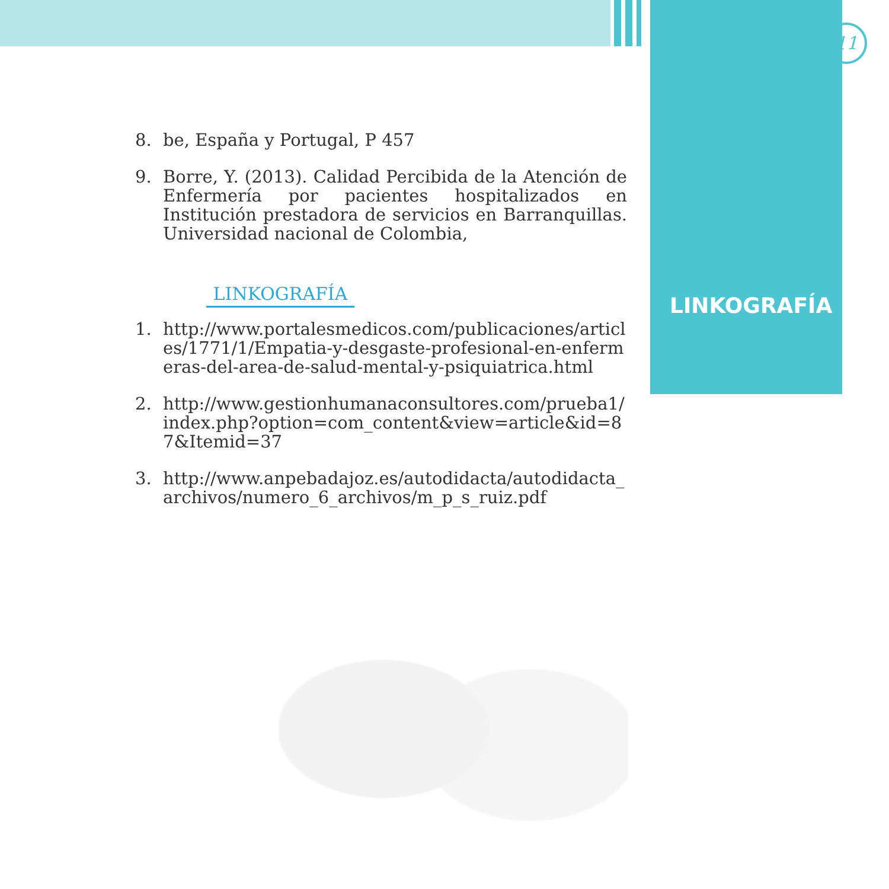11
LINKOGRAFÍA
8. be, España y Portugal, P 457
9. Borre, Y. (2013). Calidad Percibida de la Atención de Enfermería por pacientes hospitalizados en Institución prestadora de servicios en Barranquillas. Universidad nacional de Colombia,
LINKOGRAFÍA
1. http://www.portalesmedicos.com/publicaciones/articles/1771/1/Empatia-y-desgaste-profesional-en-enfermeras-del-area-de-salud-mental-y-psiquiatrica.html
2. http://www.gestionhumanaconsultores.com/prueba1/index.php?option=com_content&view=article&id=87&Itemid=37
3. http://www.anpebadajoz.es/autodidacta/autodidacta_archivos/numero_6_archivos/m_p_s_ruiz.pdf